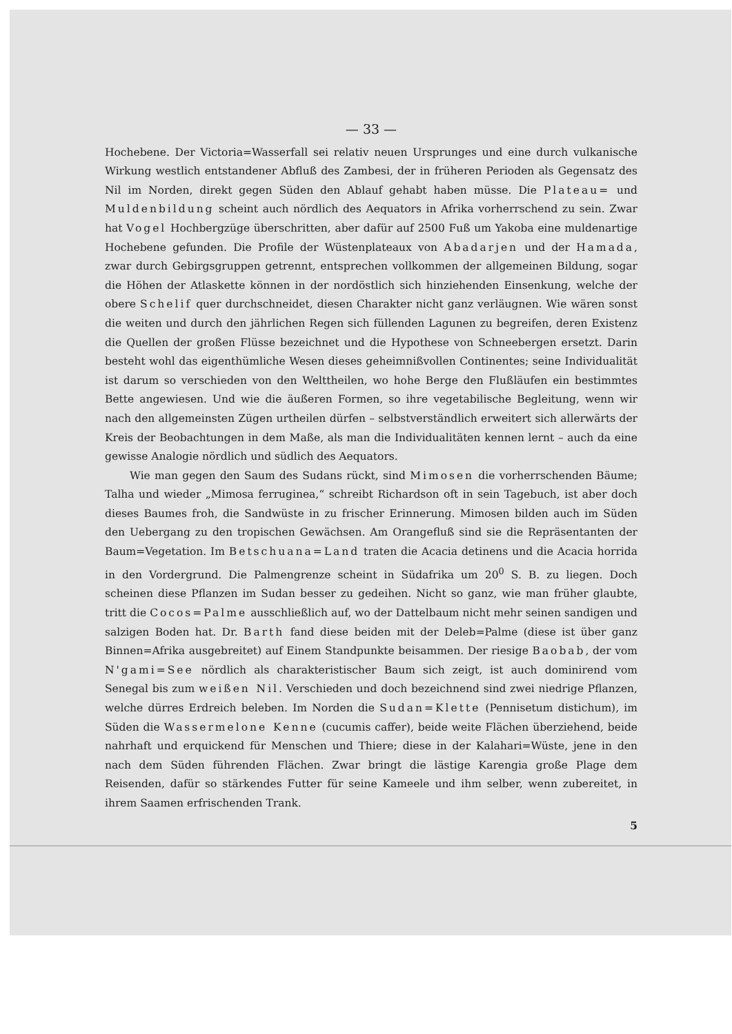— 33 —
Hochebene. Der Victoria=Wasserfall sei relativ neuen Ursprunges und eine durch vulkanische Wirkung westlich entstandener Abfluß des Zambesi, der in früheren Perioden als Gegensatz des Nil im Norden, direkt gegen Süden den Ablauf gehabt haben müsse. Die Plateau= und Muldenbildung scheint auch nördlich des Aequators in Afrika vorherrschend zu sein. Zwar hat Vogel Hochbergzüge überschritten, aber dafür auf 2500 Fuß um Yakoba eine muldenartige Hochebene gefunden. Die Profile der Wüstenplateaux von Abadarjen und der Hamada, zwar durch Gebirgsgruppen getrennt, entsprechen vollkommen der allgemeinen Bildung, sogar die Höhen der Atlaskette können in der nordöstlich sich hinziehenden Einsenkung, welche der obere Schelif quer durchschneidet, diesen Charakter nicht ganz verläugnen. Wie wären sonst die weiten und durch den jährlichen Regen sich füllenden Lagunen zu begreifen, deren Existenz die Quellen der großen Flüsse bezeichnet und die Hypothese von Schneebergen ersetzt. Darin besteht wohl das eigenthümliche Wesen dieses geheimnißvollen Continentes; seine Individualität ist darum so verschieden von den Welttheilen, wo hohe Berge den Flußläufen ein bestimmtes Bette angewiesen. Und wie die äußeren Formen, so ihre vegetabilische Begleitung, wenn wir nach den allgemeinsten Zügen urtheilen dürfen – selbstverständlich erweitert sich allerwärts der Kreis der Beobachtungen in dem Maße, als man die Individualitäten kennen lernt – auch da eine gewisse Analogie nördlich und südlich des Aequators.
Wie man gegen den Saum des Sudans rückt, sind Mimosen die vorherrschenden Bäume; Talha und wieder „Mimosa ferruginea,“ schreibt Richardson oft in sein Tagebuch, ist aber doch dieses Baumes froh, die Sandwüste in zu frischer Erinnerung. Mimosen bilden auch im Süden den Uebergang zu den tropischen Gewächsen. Am Orangefluß sind sie die Repräsentanten der Baum=Vegetation. Im Betschuana=Land traten die Acacia detinens und die Acacia horrida in den Vordergrund. Die Palmengrenze scheint in Südafrika um 20<sup>0</sup> S. B. zu liegen. Doch scheinen diese Pflanzen im Sudan besser zu gedeihen. Nicht so ganz, wie man früher glaubte, tritt die Cocos=Palme ausschließlich auf, wo der Dattelbaum nicht mehr seinen sandigen und salzigen Boden hat. Dr. Barth fand diese beiden mit der Deleb=Palme (diese ist über ganz Binnen=Afrika ausgebreitet) auf Einem Standpunkte beisammen. Der riesige Baobab, der vom N'gami=See nördlich als charakteristischer Baum sich zeigt, ist auch dominirend vom Senegal bis zum weißen Nil. Verschieden und doch bezeichnend sind zwei niedrige Pflanzen, welche dürres Erdreich beleben. Im Norden die Sudan=Klette (Pennisetum distichum), im Süden die Wassermelone Kenne (cucumis caffer), beide weite Flächen überziehend, beide nahrhaft und erquickend für Menschen und Thiere; diese in der Kalahari=Wüste, jene in den nach dem Süden führenden Flächen. Zwar bringt die lästige Karengia große Plage dem Reisenden, dafür so stärkendes Futter für seine Kameele und ihm selber, wenn zubereitet, in ihrem Saamen erfrischenden Trank.
5